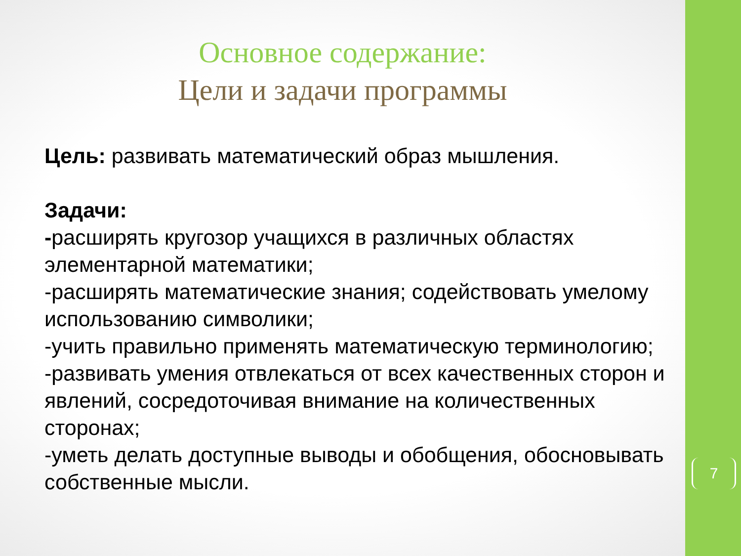Основное содержание:
Цели и задачи программы
Цель: развивать математический образ мышления.
Задачи:
-расширять кругозор учащихся в различных областях элементарной математики;
-расширять математические знания; содействовать умелому использованию символики;
-учить правильно применять математическую терминологию;
-развивать умения отвлекаться от всех качественных сторон и явлений, сосредоточивая внимание на количественных сторонах;
-уметь делать доступные выводы и обобщения, обосновывать собственные мысли.
7